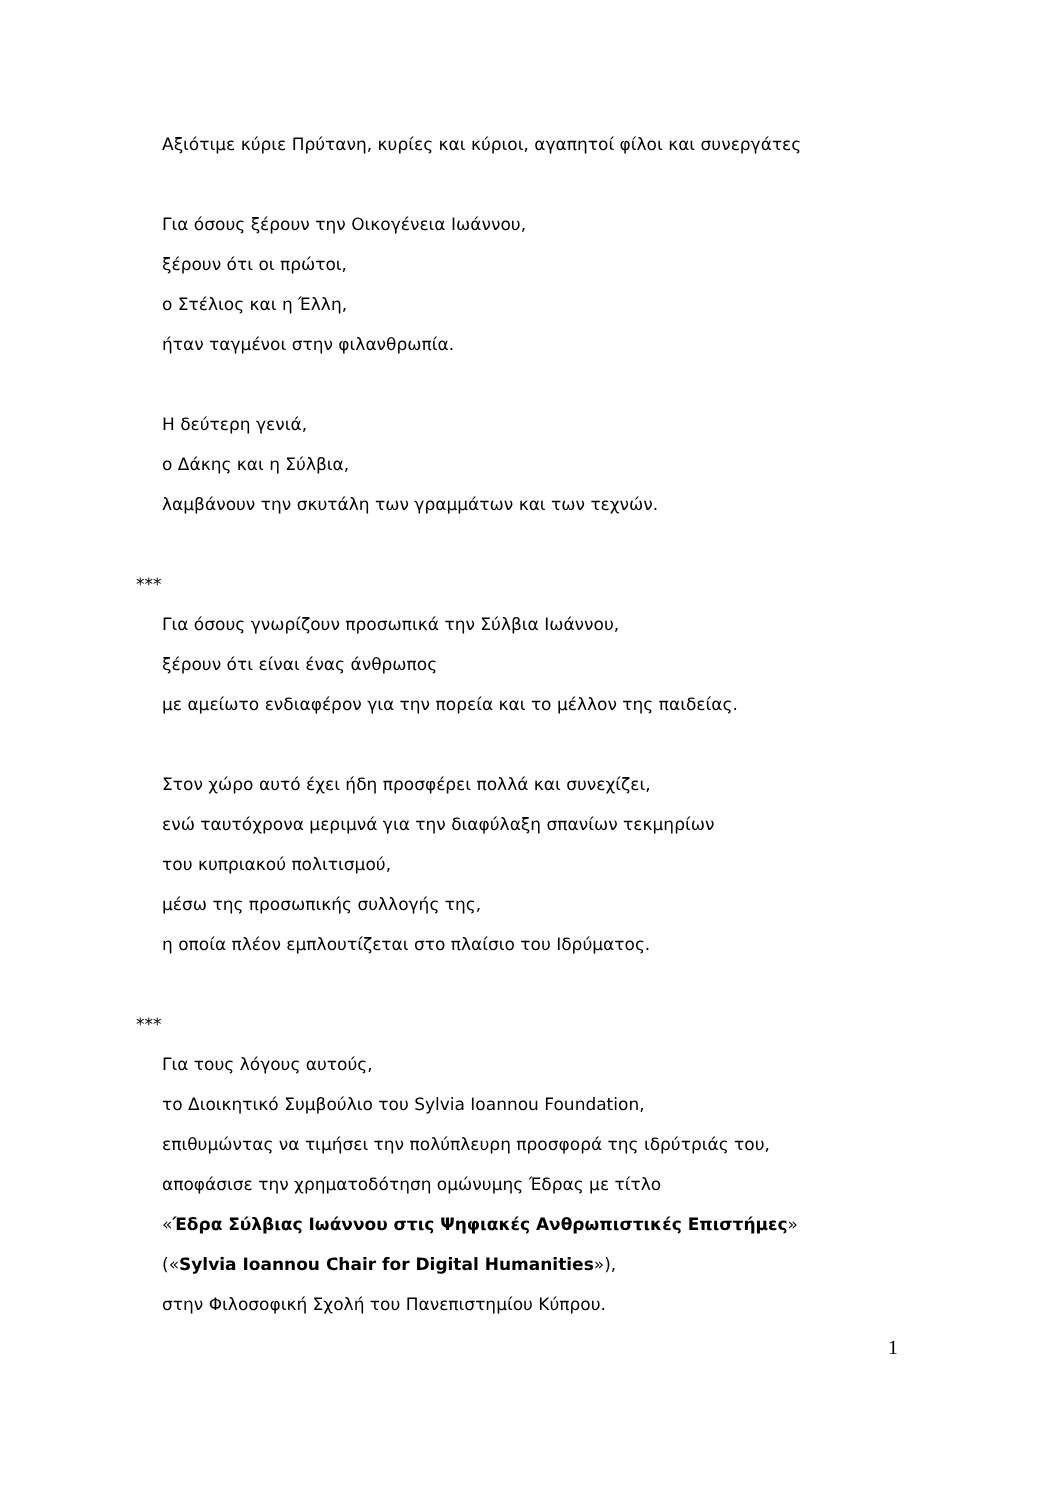Αξιότιμε κύριε Πρύτανη, κυρίες και κύριοι, αγαπητοί φίλοι και συνεργάτες
Για όσους ξέρουν την Οικογένεια Ιωάννου,
ξέρουν ότι οι πρώτοι,
ο Στέλιος και η Έλλη,
ήταν ταγμένοι στην φιλανθρωπία.
Η δεύτερη γενιά,
ο Δάκης και η Σύλβια,
λαμβάνουν την σκυτάλη των γραμμάτων και των τεχνών.
***
Για όσους γνωρίζουν προσωπικά την Σύλβια Ιωάννου,
ξέρουν ότι είναι ένας άνθρωπος
με αμείωτο ενδιαφέρον για την πορεία και το μέλλον της παιδείας.
Στον χώρο αυτό έχει ήδη προσφέρει πολλά και συνεχίζει,
ενώ ταυτόχρονα μεριμνά για την διαφύλαξη σπανίων τεκμηρίων
του κυπριακού πολιτισμού,
μέσω της προσωπικής συλλογής της,
η οποία πλέον εμπλουτίζεται στο πλαίσιο του Ιδρύματος.
***
Για τους λόγους αυτούς,
το Διοικητικό Συμβούλιο του Sylvia Ioannou Foundation,
επιθυμώντας να τιμήσει την πολύπλευρη προσφορά της ιδρύτριάς του,
αποφάσισε την χρηματοδότηση ομώνυμης Έδρας με τίτλο
«Έδρα Σύλβιας Ιωάννου στις Ψηφιακές Ανθρωπιστικές Επιστήμες»
(«Sylvia Ioannou Chair for Digital Humanities»),
στην Φιλοσοφική Σχολή του Πανεπιστημίου Κύπρου.
1